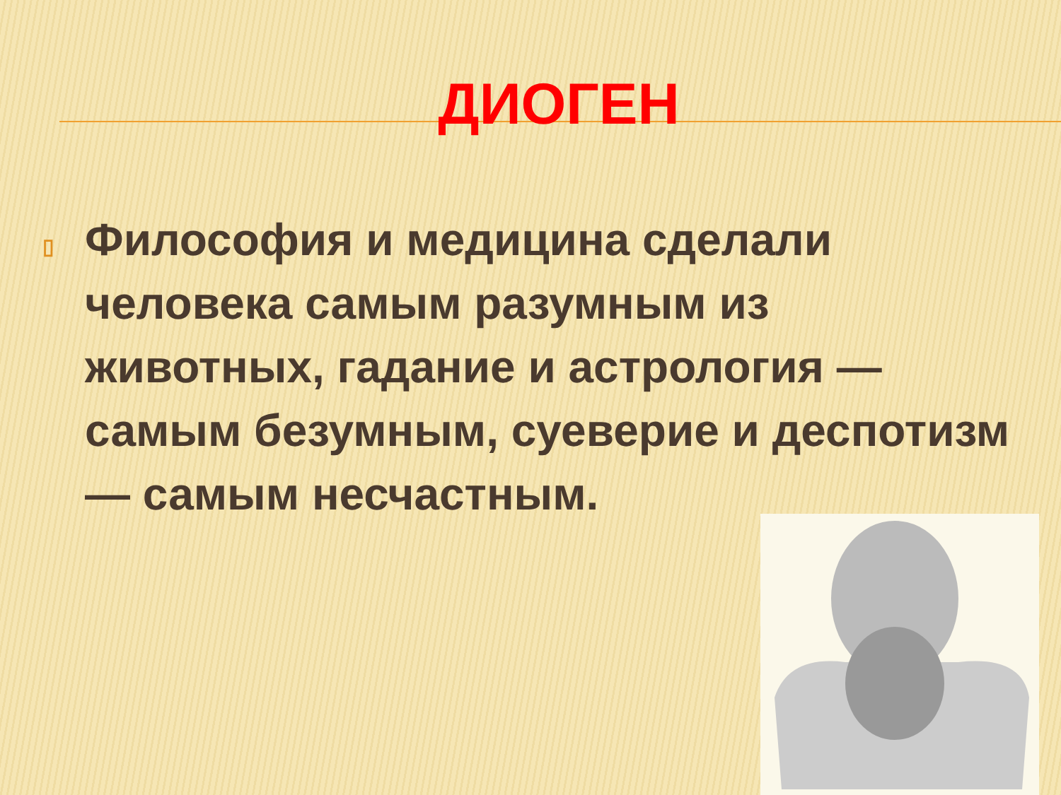ДИОГЕН
▯
Философия и медицина сделали человека самым разумным из животных, гадание и астрология — самым безумным, суеверие и деспотизм— самым несчастным.